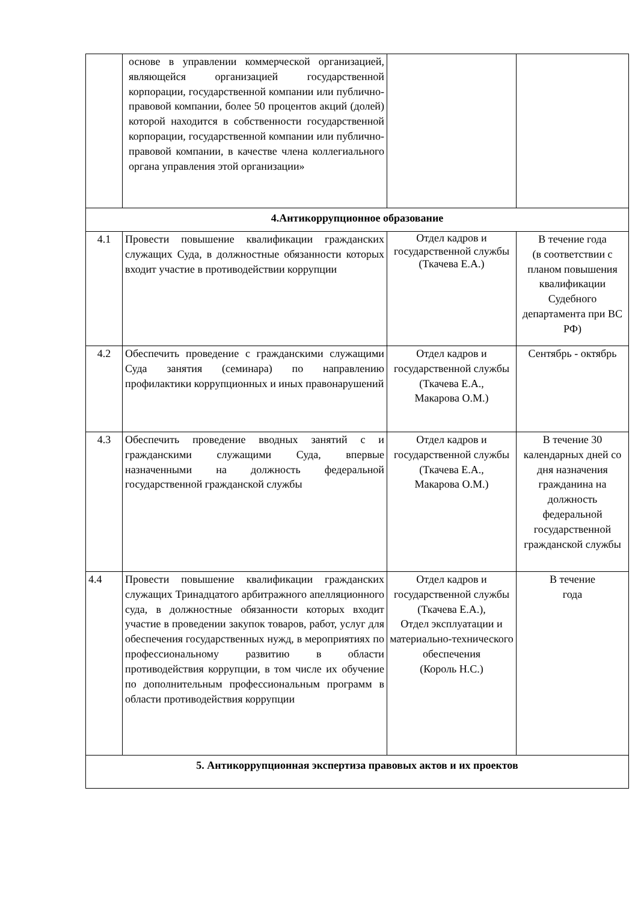| | основе в управлении коммерческой организацией, являющейся организацией государственной корпорации, государственной компании или публично-правовой компании, более 50 процентов акций (долей) которой находится в собственности государственной корпорации, государственной компании или публично-правовой компании, в качестве члена коллегиального органа управления этой организации» | | |
| 4.Антикоррупционное образование | | | |
| 4.1 | Провести повышение квалификации гражданских служащих Суда, в должностные обязанности которых входит участие в противодействии коррупции | Отдел кадров и государственной службы (Ткачева Е.А.) | В течение года (в соответствии с планом повышения квалификации Судебного департамента при ВС РФ) |
| 4.2 | Обеспечить проведение с гражданскими служащими Суда занятия (семинара) по направлению профилактики коррупционных и иных правонарушений | Отдел кадров и государственной службы (Ткачева Е.А., Макарова О.М.) | Сентябрь - октябрь |
| 4.3 | Обеспечить проведение вводных занятий с и гражданскими служащими Суда, впервые назначенными на должность федеральной государственной гражданской службы | Отдел кадров и государственной службы (Ткачева Е.А., Макарова О.М.) | В течение 30 календарных дней со дня назначения гражданина на должность федеральной государственной гражданской службы |
| 4.4 | Провести повышение квалификации гражданских служащих Тринадцатого арбитражного апелляционного суда, в должностные обязанности которых входит участие в проведении закупок товаров, работ, услуг для обеспечения государственных нужд, в мероприятиях по профессиональному развитию в области противодействия коррупции, в том числе их обучение по дополнительным профессиональным программ в области противодействия коррупции | Отдел кадров и государственной службы (Ткачева Е.А.), Отдел эксплуатации и материально-технического обеспечения (Король Н.С.) | В течение года |
| 5. Антикоррупционная экспертиза правовых актов и их проектов | | | |